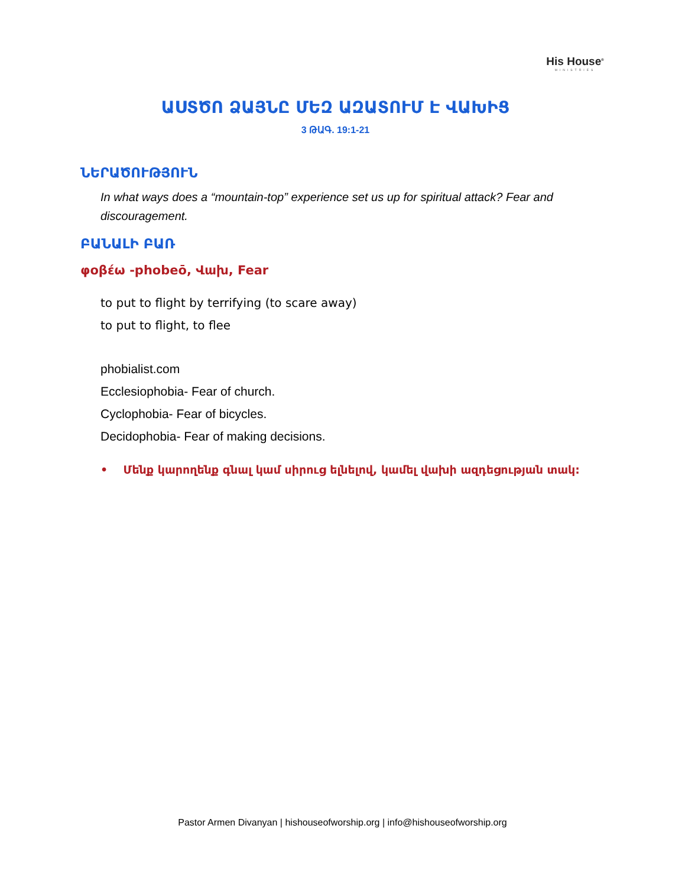His House<sup>®</sup>
MINISTRIES
ԱՍՏԾՈ ՁԱՅՆԸ ՄԵԶ ԱԶԱՏՈՒՄ Է ՎԱԽԻՑ
3 ԹԱԳ. 19:1-21
ՆԵՐԱԾՈՒԹՅՈՒՆ
In what ways does a “mountain-top” experience set us up for spiritual attack? Fear and discouragement.
ԲԱՆԱԼԻ ԲԱՌ
φοβέω -phobeō, Վախ, Fear
to put to flight by terrifying (to scare away)
to put to flight, to flee
phobialist.com
Ecclesiophobia- Fear of church.
Cyclophobia- Fear of bicycles.
Decidophobia- Fear of making decisions.
• Մենք կարողենք գնալ կամ սիրուց ելնելով, կամել վախի ազդեցության տակ:
Pastor Armen Divanyan | hishouseofworship.org | info@hishouseofworship.org